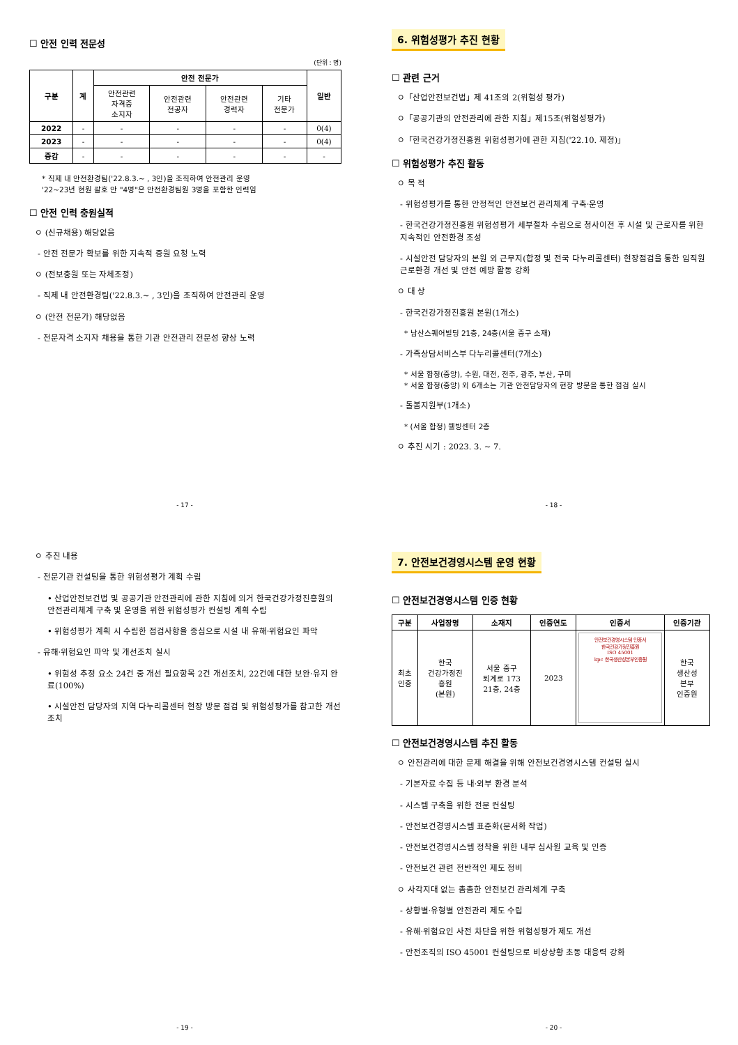☐ 안전 인력 전문성
(단위 : 명)
| 구분 | 계 | 안전 전문가 | | | | 일반 |
| --- | --- | --- | --- | --- | --- | --- |
| | | 안전관련 자격증 소지자 | 안전관련 전공자 | 안전관련 경력자 | 기타 전문가 | |
| 2022 | - | - | - | - | - | 0(4) |
| 2023 | - | - | - | - | - | 0(4) |
| 증감 | - | - | - | - | - | - |
* 직제 내 안전환경팀('22.8.3.~ , 3인)을 조직하여 안전관리 운영
'22~23년 현원 괄호 안 "4명"은 안전환경팀원 3명을 포함한 인력임
☐ 안전 인력 충원실적
ㅇ (신규채용) 해당없음
- 안전 전문가 확보를 위한 지속적 증원 요청 노력
ㅇ (전보충원 또는 자체조정)
- 직제 내 안전환경팀('22.8.3.~ , 3인)을 조직하여 안전관리 운영
ㅇ (안전 전문가) 해당없음
- 전문자격 소지자 채용을 통한 기관 안전관리 전문성 향상 노력
- 17 -
6. 위험성평가 추진 현황
☐ 관련 근거
ㅇ「산업안전보건법」제 41조의 2(위험성 평가)
ㅇ「공공기관의 안전관리에 관한 지침」제15조(위험성평가)
ㅇ「한국건강가정진흥원 위험성평가에 관한 지침('22.10. 제정)」
☐ 위험성평가 추진 활동
ㅇ 목 적
- 위험성평가를 통한 안정적인 안전보건 관리체계 구축·운영
- 한국건강가정진흥원 위험성평가 세부절차 수립으로 청사이전 후 시설 및 근로자를 위한 지속적인 안전환경 조성
- 시설안전 담당자의 본원 외 근무지(합정 및 전국 다누리콜센터) 현장점검을 통한 임직원 근로환경 개선 및 안전 예방 활동 강화
ㅇ 대 상
- 한국건강가정진흥원 본원(1개소)
* 남산스퀘어빌딩 21층, 24층(서울 중구 소재)
- 가족상담서비스부 다누리콜센터(7개소)
* 서울 합정(중앙), 수원, 대전, 전주, 광주, 부산, 구미
* 서울 합정(중앙) 외 6개소는 기관 안전담당자의 현장 방문을 통한 점검 실시
- 돌봄지원부(1개소)
* (서울 합정) 웰빙센터 2층
ㅇ 추진 시기 : 2023. 3. ~ 7.
- 18 -
ㅇ 추진 내용
- 전문기관 컨설팅을 통한 위험성평가 계획 수립
• 산업안전보건법 및 공공기관 안전관리에 관한 지침에 의거 한국건강가정진흥원의 안전관리체계 구축 및 운영을 위한 위험성평가 컨설팅 계획 수립
• 위험성평가 계획 시 수립한 점검사항을 중심으로 시설 내 유해·위험요인 파악
- 유해·위험요인 파악 및 개선조치 실시
• 위험성 추정 요소 24건 중 개선 필요항목 2건 개선조치, 22건에 대한 보완·유지 완료(100%)
• 시설안전 담당자의 지역 다누리콜센터 현장 방문 점검 및 위험성평가를 참고한 개선 조치
- 19 -
7. 안전보건경영시스템 운영 현황
☐ 안전보건경영시스템 인증 현황
| 구분 | 사업장명 | 소재지 | 인증연도 | 인증서 | 인증기관 |
| --- | --- | --- | --- | --- | --- |
| 최초 인증 | 한국 건강가정진 흥원 (본원) | 서울 중구 퇴계로 173 21층, 24층 | 2023 | 안전보건경영시스템 인증서 한국건강가정진흥원 ISO 45001 kpc 한국생산성본부인증원 | 한국 생산성 본부 인증원 |
☐ 안전보건경영시스템 추진 활동
ㅇ 안전관리에 대한 문제 해결을 위해 안전보건경영시스템 컨설팅 실시
- 기본자료 수집 등 내·외부 환경 분석
- 시스템 구축을 위한 전문 컨설팅
- 안전보건경영시스템 표준화(문서화 작업)
- 안전보건경영시스템 정착을 위한 내부 심사원 교육 및 인증
- 안전보건 관련 전반적인 제도 정비
ㅇ 사각지대 없는 촘촘한 안전보건 관리체계 구축
- 상황별·유형별 안전관리 제도 수립
- 유해·위험요인 사전 차단을 위한 위험성평가 제도 개선
- 안전조직의 ISO 45001 컨설팅으로 비상상황 초동 대응력 강화
- 20 -